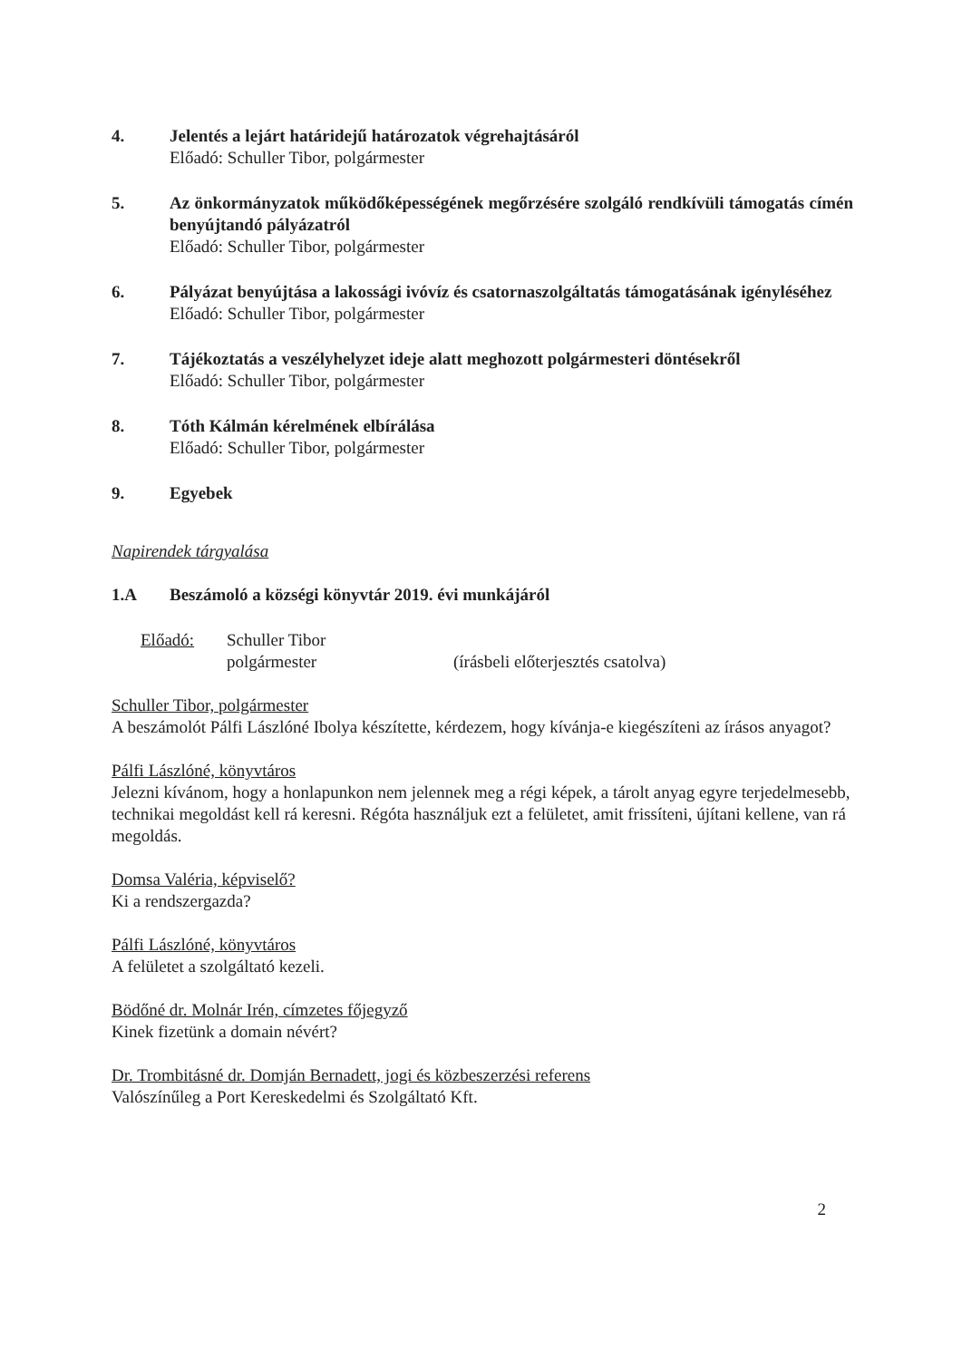4. Jelentés a lejárt határidejű határozatok végrehajtásáról
Előadó: Schuller Tibor, polgármester
5. Az önkormányzatok működőképességének megőrzésére szolgáló rendkívüli támogatás címén benyújtandó pályázatról
Előadó: Schuller Tibor, polgármester
6. Pályázat benyújtása a lakossági ivóvíz és csatornaszolgáltatás támogatásának igényléséhez
Előadó: Schuller Tibor, polgármester
7. Tájékoztatás a veszélyhelyzet ideje alatt meghozott polgármesteri döntésekről
Előadó: Schuller Tibor, polgármester
8. Tóth Kálmán kérelmének elbírálása
Előadó: Schuller Tibor, polgármester
9. Egyebek
Napirendek tárgyalása
1.A Beszámoló a községi könyvtár 2019. évi munkájáról
Előadó: Schuller Tibor
polgármester
(írásbeli előterjesztés csatolva)
Schuller Tibor, polgármester
A beszámolót Pálfi Lászlóné Ibolya készítette, kérdezem, hogy kívánja-e kiegészíteni az írásos anyagot?
Pálfi Lászlóné, könyvtáros
Jelezni kívánom, hogy a honlapunkon nem jelennek meg a régi képek, a tárolt anyag egyre terjedelmesebb, technikai megoldást kell rá keresni. Régóta használjuk ezt a felületet, amit frissíteni, újítani kellene, van rá megoldás.
Domsa Valéria, képviselő?
Ki a rendszergazda?
Pálfi Lászlóné, könyvtáros
A felületet a szolgáltató kezeli.
Bödőné dr. Molnár Irén, címzetes főjegyző
Kinek fizetünk a domain névért?
Dr. Trombitásné dr. Domján Bernadett, jogi és közbeszerzési referens
Valószínűleg a Port Kereskedelmi és Szolgáltató Kft.
2